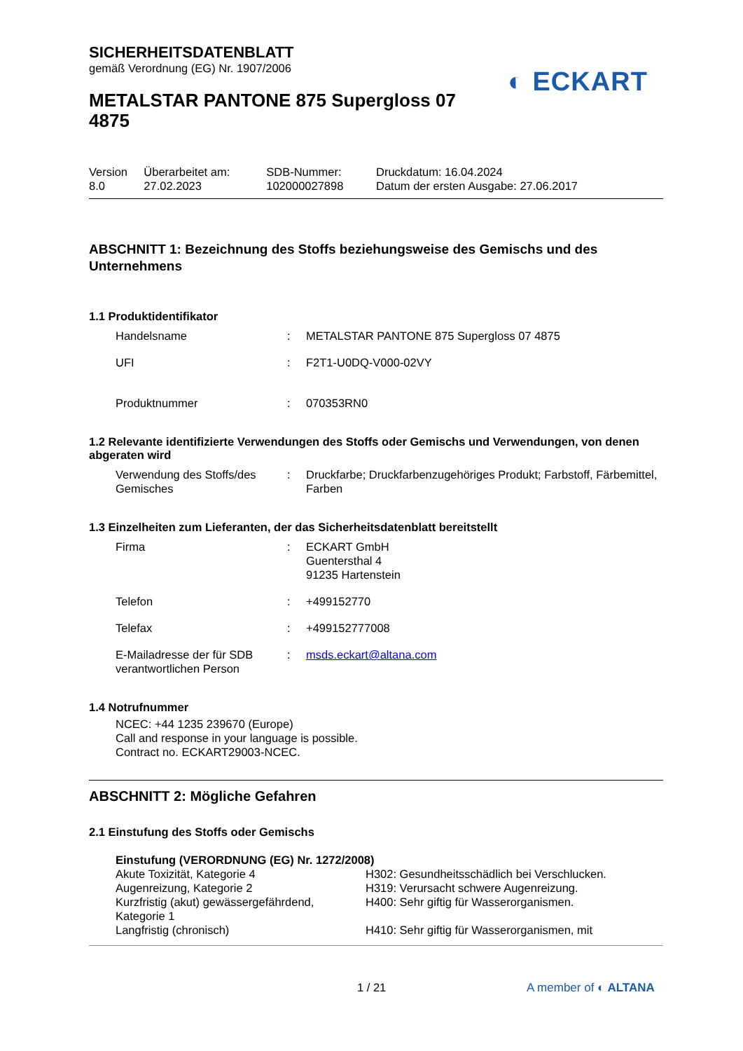◐ ECKART
SICHERHEITSDATENBLATT
gemäß Verordnung (EG) Nr. 1907/2006
METALSTAR PANTONE 875 Supergloss 07
4875
| Version 8.0 | Überarbeitet am: 27.02.2023 | SDB-Nummer: 102000027898 | Druckdatum: 16.04.2024 Datum der ersten Ausgabe: 27.06.2017 |
ABSCHNITT 1: Bezeichnung des Stoffs beziehungsweise des Gemischs und des Unternehmens
1.1 Produktidentifikator
| Handelsname | : | METALSTAR PANTONE 875 Supergloss 07 4875 |
| UFI | : | F2T1-U0DQ-V000-02VY |
| Produktnummer | : | 070353RN0 |
1.2 Relevante identifizierte Verwendungen des Stoffs oder Gemischs und Verwendungen, von denen abgeraten wird
| Verwendung des Stoffs/des Gemisches | : | Druckfarbe; Druckfarbenzugehöriges Produkt; Farbstoff, Färbemittel, Farben |
1.3 Einzelheiten zum Lieferanten, der das Sicherheitsdatenblatt bereitstellt
| Firma | : | ECKART GmbH Guentersthal 4 91235 Hartenstein |
| Telefon | : | +499152770 |
| Telefax | : | +499152777008 |
| E-Mailadresse der für SDB verantwortlichen Person | : | msds.eckart@altana.com |
1.4 Notrufnummer
NCEC: +44 1235 239670 (Europe)
Call and response in your language is possible.
Contract no. ECKART29003-NCEC.
ABSCHNITT 2: Mögliche Gefahren
2.1 Einstufung des Stoffs oder Gemischs
Einstufung (VERORDNUNG (EG) Nr. 1272/2008)
| Akute Toxizität, Kategorie 4 | H302: Gesundheitsschädlich bei Verschlucken. |
| Augenreizung, Kategorie 2 | H319: Verursacht schwere Augenreizung. |
| Kurzfristig (akut) gewässergefährdend, Kategorie 1 | H400: Sehr giftig für Wasserorganismen. |
| Langfristig (chronisch) | H410: Sehr giftig für Wasserorganismen, mit |
1 / 21 A member of ◐ ALTANA